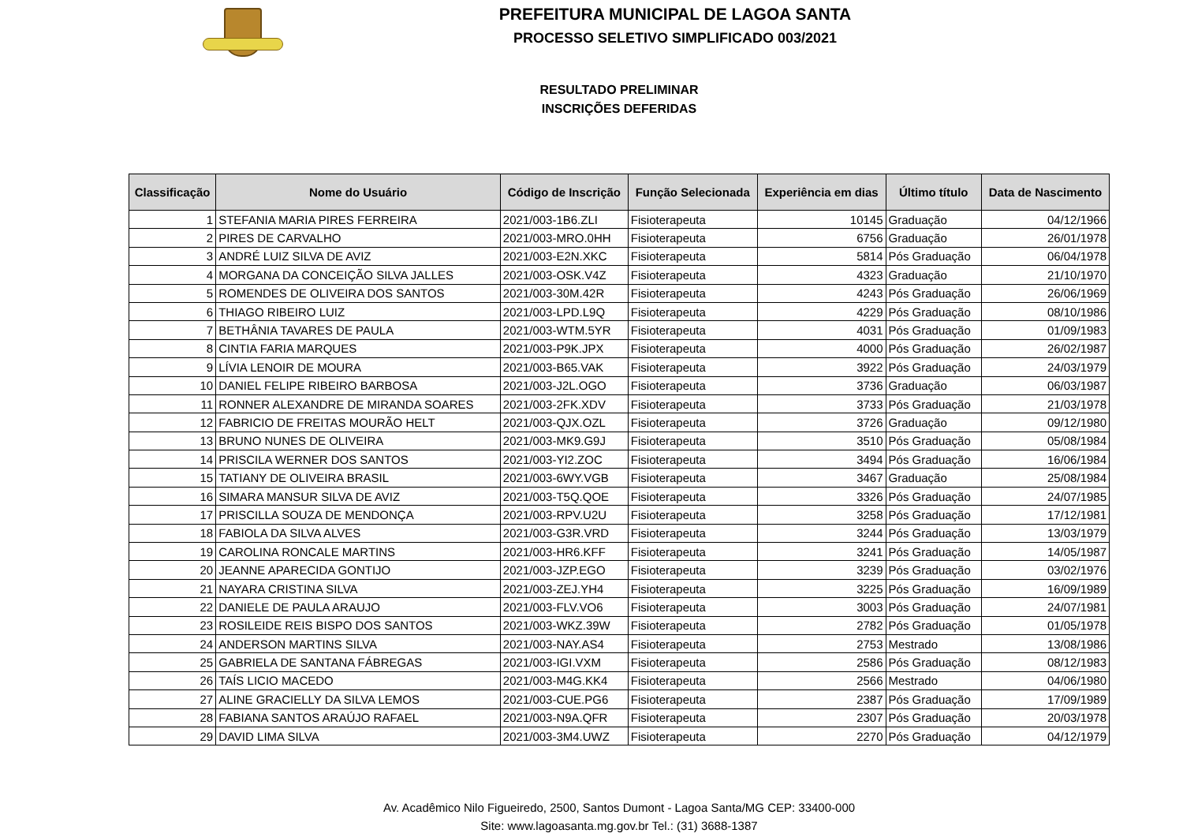PREFEITURA MUNICIPAL DE LAGOA SANTA
PROCESSO SELETIVO SIMPLIFICADO 003/2021
RESULTADO PRELIMINAR
INSCRIÇÕES DEFERIDAS
| Classificação | Nome do Usuário | Código de Inscrição | Função Selecionada | Experiência em dias | Último título | Data de Nascimento |
| --- | --- | --- | --- | --- | --- | --- |
| 1 | STEFANIA MARIA PIRES FERREIRA | 2021/003-1B6.ZLI | Fisioterapeuta | 10145 | Graduação | 04/12/1966 |
| 2 | PIRES DE CARVALHO | 2021/003-MRO.0HH | Fisioterapeuta | 6756 | Graduação | 26/01/1978 |
| 3 | ANDRÉ LUIZ SILVA DE AVIZ | 2021/003-E2N.XKC | Fisioterapeuta | 5814 | Pós Graduação | 06/04/1978 |
| 4 | MORGANA DA CONCEIÇÃO SILVA JALLES | 2021/003-OSK.V4Z | Fisioterapeuta | 4323 | Graduação | 21/10/1970 |
| 5 | ROMENDES DE OLIVEIRA DOS SANTOS | 2021/003-30M.42R | Fisioterapeuta | 4243 | Pós Graduação | 26/06/1969 |
| 6 | THIAGO RIBEIRO LUIZ | 2021/003-LPD.L9Q | Fisioterapeuta | 4229 | Pós Graduação | 08/10/1986 |
| 7 | BETHÂNIA TAVARES DE PAULA | 2021/003-WTM.5YR | Fisioterapeuta | 4031 | Pós Graduação | 01/09/1983 |
| 8 | CINTIA FARIA MARQUES | 2021/003-P9K.JPX | Fisioterapeuta | 4000 | Pós Graduação | 26/02/1987 |
| 9 | LÍVIA LENOIR DE MOURA | 2021/003-B65.VAK | Fisioterapeuta | 3922 | Pós Graduação | 24/03/1979 |
| 10 | DANIEL FELIPE RIBEIRO BARBOSA | 2021/003-J2L.OGO | Fisioterapeuta | 3736 | Graduação | 06/03/1987 |
| 11 | RONNER ALEXANDRE DE MIRANDA SOARES | 2021/003-2FK.XDV | Fisioterapeuta | 3733 | Pós Graduação | 21/03/1978 |
| 12 | FABRICIO DE FREITAS MOURÃO HELT | 2021/003-QJX.OZL | Fisioterapeuta | 3726 | Graduação | 09/12/1980 |
| 13 | BRUNO NUNES DE OLIVEIRA | 2021/003-MK9.G9J | Fisioterapeuta | 3510 | Pós Graduação | 05/08/1984 |
| 14 | PRISCILA WERNER DOS SANTOS | 2021/003-YI2.ZOC | Fisioterapeuta | 3494 | Pós Graduação | 16/06/1984 |
| 15 | TATIANY DE OLIVEIRA BRASIL | 2021/003-6WY.VGB | Fisioterapeuta | 3467 | Graduação | 25/08/1984 |
| 16 | SIMARA MANSUR SILVA DE AVIZ | 2021/003-T5Q.QOE | Fisioterapeuta | 3326 | Pós Graduação | 24/07/1985 |
| 17 | PRISCILLA SOUZA DE MENDONÇA | 2021/003-RPV.U2U | Fisioterapeuta | 3258 | Pós Graduação | 17/12/1981 |
| 18 | FABIOLA DA SILVA ALVES | 2021/003-G3R.VRD | Fisioterapeuta | 3244 | Pós Graduação | 13/03/1979 |
| 19 | CAROLINA RONCALE MARTINS | 2021/003-HR6.KFF | Fisioterapeuta | 3241 | Pós Graduação | 14/05/1987 |
| 20 | JEANNE APARECIDA GONTIJO | 2021/003-JZP.EGO | Fisioterapeuta | 3239 | Pós Graduação | 03/02/1976 |
| 21 | NAYARA CRISTINA SILVA | 2021/003-ZEJ.YH4 | Fisioterapeuta | 3225 | Pós Graduação | 16/09/1989 |
| 22 | DANIELE DE PAULA ARAUJO | 2021/003-FLV.VO6 | Fisioterapeuta | 3003 | Pós Graduação | 24/07/1981 |
| 23 | ROSILEIDE REIS BISPO DOS SANTOS | 2021/003-WKZ.39W | Fisioterapeuta | 2782 | Pós Graduação | 01/05/1978 |
| 24 | ANDERSON MARTINS SILVA | 2021/003-NAY.AS4 | Fisioterapeuta | 2753 | Mestrado | 13/08/1986 |
| 25 | GABRIELA DE SANTANA FÁBREGAS | 2021/003-IGI.VXM | Fisioterapeuta | 2586 | Pós Graduação | 08/12/1983 |
| 26 | TAÍS LICIO MACEDO | 2021/003-M4G.KK4 | Fisioterapeuta | 2566 | Mestrado | 04/06/1980 |
| 27 | ALINE GRACIELLY DA SILVA LEMOS | 2021/003-CUE.PG6 | Fisioterapeuta | 2387 | Pós Graduação | 17/09/1989 |
| 28 | FABIANA SANTOS ARAÚJO RAFAEL | 2021/003-N9A.QFR | Fisioterapeuta | 2307 | Pós Graduação | 20/03/1978 |
| 29 | DAVID LIMA SILVA | 2021/003-3M4.UWZ | Fisioterapeuta | 2270 | Pós Graduação | 04/12/1979 |
Av. Acadêmico Nilo Figueiredo, 2500, Santos Dumont - Lagoa Santa/MG CEP: 33400-000
Site: www.lagoasanta.mg.gov.br Tel.: (31) 3688-1387